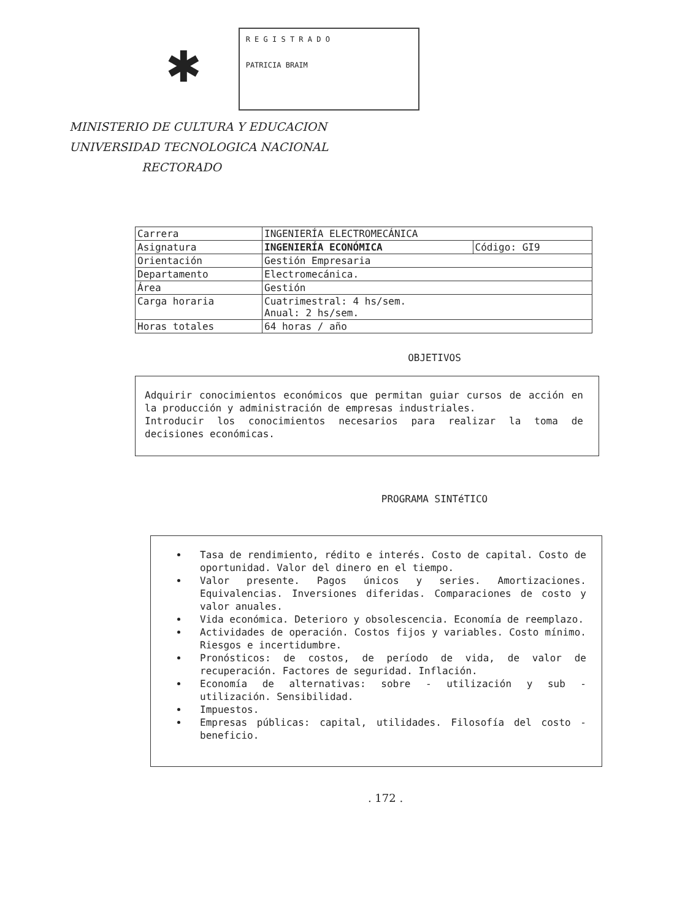✱
R E G I S T R A D O
PATRICIA BRAIM
MINISTERIO DE CULTURA Y EDUCACION
UNIVERSIDAD TECNOLOGICA NACIONAL
RECTORADO
| Carrera | INGENIERÍA ELECTROMECÁNICA | |
| Asignatura | INGENIERÍA ECONÓMICA | Código: GI9 |
| Orientación | Gestión Empresaria | |
| Departamento | Electromecánica. | |
| Área | Gestión | |
| Carga horaria | Cuatrimestral: 4 hs/sem. Anual: 2 hs/sem. | |
| Horas totales | 64 horas / año | |
OBJETIVOS
Adquirir conocimientos económicos que permitan guiar cursos de acción en la producción y administración de empresas industriales.
Introducir los conocimientos necesarios para realizar la toma de decisiones económicas.
PROGRAMA SINTéTICO
Tasa de rendimiento, rédito e interés. Costo de capital. Costo de oportunidad. Valor del dinero en el tiempo.
Valor presente. Pagos únicos y series. Amortizaciones. Equivalencias. Inversiones diferidas. Comparaciones de costo y valor anuales.
Vida económica. Deterioro y obsolescencia. Economía de reemplazo.
Actividades de operación. Costos fijos y variables. Costo mínimo. Riesgos e incertidumbre.
Pronósticos: de costos, de período de vida, de valor de recuperación. Factores de seguridad. Inflación.
Economía de alternativas: sobre - utilización y sub - utilización. Sensibilidad.
Impuestos.
Empresas públicas: capital, utilidades. Filosofía del costo - beneficio.
. 172 .